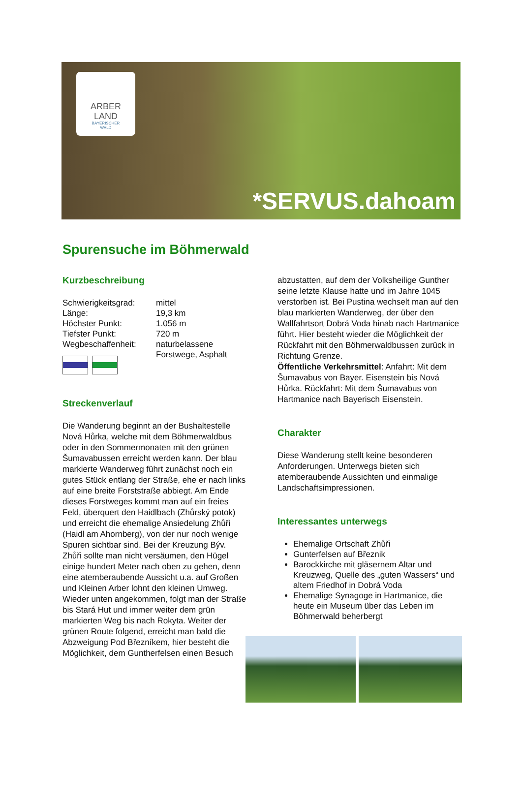ARBER
LAND
BAYERISCHER
WALD
*SERVUS.dahoam
Spurensuche im Böhmerwald
Kurzbeschreibung
Schwierigkeitsgrad: mittel Länge: 19,3 km Höchster Punkt: 1.056 m Tiefster Punkt: 720 m Wegbeschaffenheit: naturbelassene Forstwege, Asphalt
Streckenverlauf
Die Wanderung beginnt an der Bushaltestelle Nová Hůrka, welche mit dem Böhmerwaldbus oder in den Sommermonaten mit den grünen Šumavabussen erreicht werden kann. Der blau markierte Wanderweg führt zunächst noch ein gutes Stück entlang der Straße, ehe er nach links auf eine breite Forststraße abbiegt. Am Ende dieses Forstweges kommt man auf ein freies Feld, überquert den Haidlbach (Zhůrský potok) und erreicht die ehemalige Ansiedelung Zhůři (Haidl am Ahornberg), von der nur noch wenige Spuren sichtbar sind. Bei der Kreuzung Býv. Zhůři sollte man nicht versäumen, den Hügel einige hundert Meter nach oben zu gehen, denn eine atemberaubende Aussicht u.a. auf Großen und Kleinen Arber lohnt den kleinen Umweg. Wieder unten angekommen, folgt man der Straße bis Stará Hut und immer weiter dem grün markierten Weg bis nach Rokyta. Weiter der grünen Route folgend, erreicht man bald die Abzweigung Pod Březníkem, hier besteht die Möglichkeit, dem Guntherfelsen einen Besuch
abzustatten, auf dem der Volksheilige Gunther seine letzte Klause hatte und im Jahre 1045 verstorben ist. Bei Pustina wechselt man auf den blau markierten Wanderweg, der über den Wallfahrtsort Dobrá Voda hinab nach Hartmanice führt. Hier besteht wieder die Möglichkeit der Rückfahrt mit den Böhmerwaldbussen zurück in Richtung Grenze.
Öffentliche Verkehrsmittel: Anfahrt: Mit dem Šumavabus von Bayer. Eisenstein bis Nová Hůrka. Rückfahrt: Mit dem Šumavabus von Hartmanice nach Bayerisch Eisenstein.
Charakter
Diese Wanderung stellt keine besonderen Anforderungen. Unterwegs bieten sich atemberaubende Aussichten und einmalige Landschaftsimpressionen.
Interessantes unterwegs
Ehemalige Ortschaft Zhůři
Gunterfelsen auf Březnik
Barockkirche mit gläsernem Altar und Kreuzweg, Quelle des „guten Wassers“ und altem Friedhof in Dobrá Voda
Ehemalige Synagoge in Hartmanice, die heute ein Museum über das Leben im Böhmerwald beherbergt